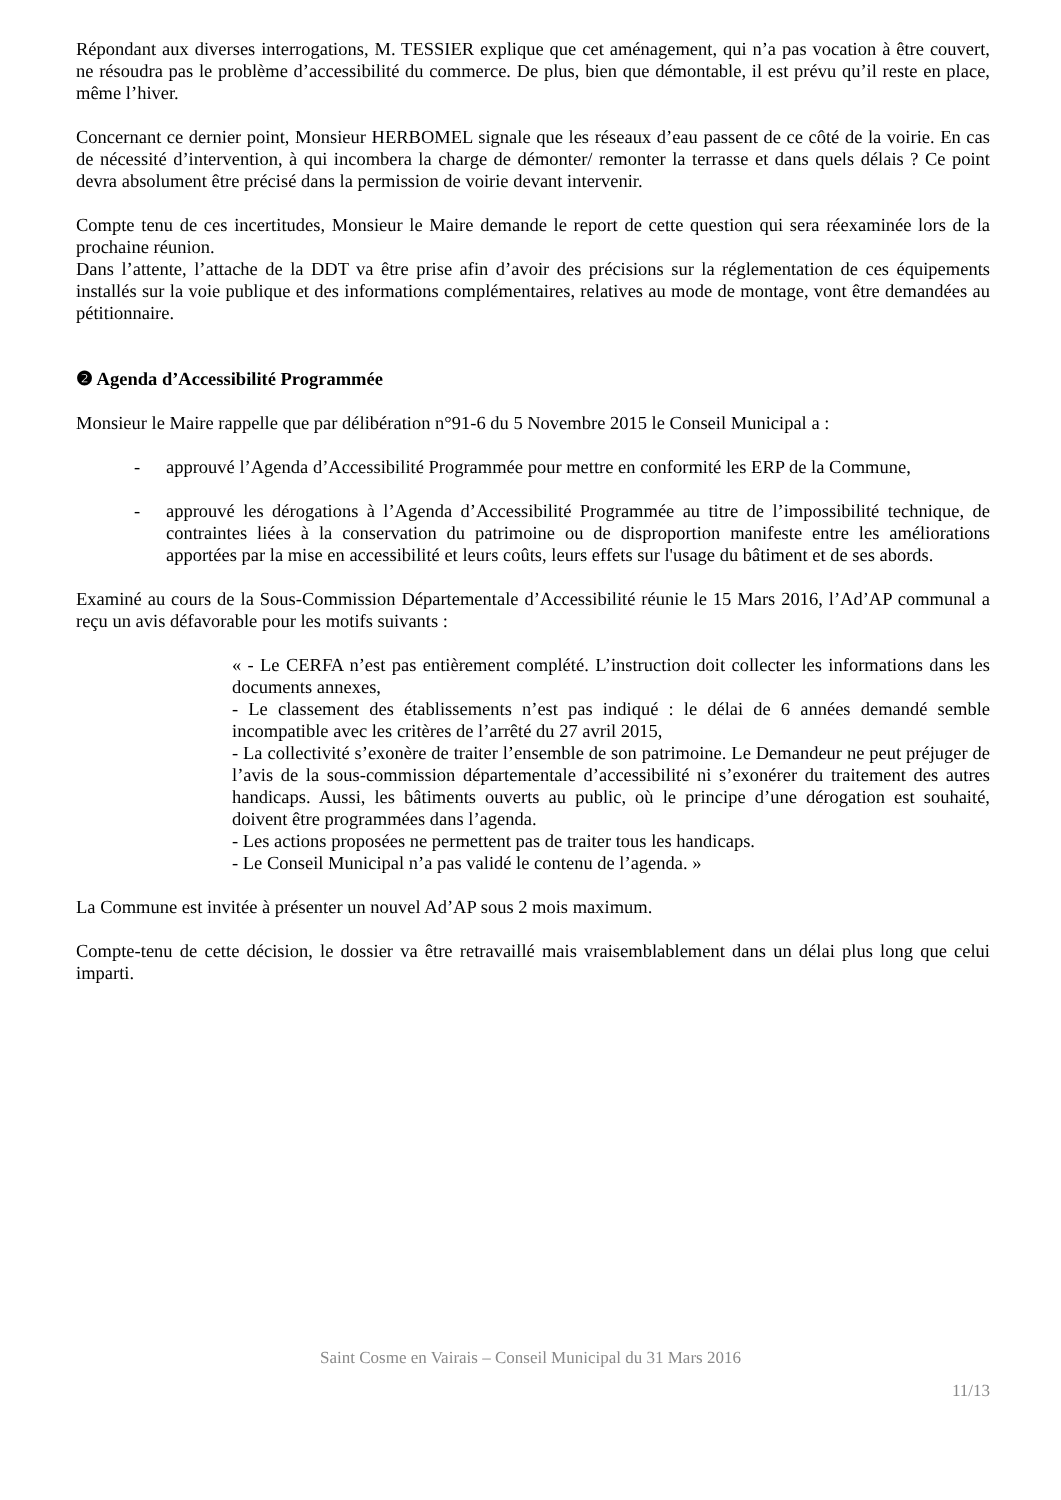Répondant aux diverses interrogations, M. TESSIER explique que cet aménagement, qui n’a pas vocation à être couvert, ne résoudra pas le problème d’accessibilité du commerce. De plus, bien que démontable, il est prévu qu’il reste en place, même l’hiver.
Concernant ce dernier point, Monsieur HERBOMEL signale que les réseaux d’eau passent de ce côté de la voirie. En cas de nécessité d’intervention, à qui incombera la charge de démonter/ remonter la terrasse et dans quels délais ? Ce point devra absolument être précisé dans la permission de voirie devant intervenir.
Compte tenu de ces incertitudes, Monsieur le Maire demande le report de cette question qui sera réexaminée lors de la prochaine réunion.
Dans l’attente, l’attache de la DDT va être prise afin d’avoir des précisions sur la réglementation de ces équipements installés sur la voie publique et des informations complémentaires, relatives au mode de montage, vont être demandées au pétitionnaire.
❷ Agenda d’Accessibilité Programmée
Monsieur le Maire rappelle que par délibération n°91-6 du 5 Novembre 2015 le Conseil Municipal a :
- approuvé l’Agenda d’Accessibilité Programmée pour mettre en conformité les ERP de la Commune,
- approuvé les dérogations à l’Agenda d’Accessibilité Programmée au titre de l’impossibilité technique, de contraintes liées à la conservation du patrimoine ou de disproportion manifeste entre les améliorations apportées par la mise en accessibilité et leurs coûts, leurs effets sur l'usage du bâtiment et de ses abords.
Examiné au cours de la Sous-Commission Départementale d’Accessibilité réunie le 15 Mars 2016, l’Ad’AP communal a reçu un avis défavorable pour les motifs suivants :
« - Le CERFA n’est pas entièrement complété. L’instruction doit collecter les informations dans les documents annexes,
- Le classement des établissements n’est pas indiqué : le délai de 6 années demandé semble incompatible avec les critères de l’arrêté du 27 avril 2015,
- La collectivité s’exonère de traiter l’ensemble de son patrimoine. Le Demandeur ne peut préjuger de l’avis de la sous-commission départementale d’accessibilité ni s’exonérer du traitement des autres handicaps. Aussi, les bâtiments ouverts au public, où le principe d’une dérogation est souhaité, doivent être programmées dans l’agenda.
- Les actions proposées ne permettent pas de traiter tous les handicaps.
- Le Conseil Municipal n’a pas validé le contenu de l’agenda. »
La Commune est invitée à présenter un nouvel Ad’AP sous 2 mois maximum.
Compte-tenu de cette décision, le dossier va être retravaillé mais vraisemblablement dans un délai plus long que celui imparti.
Saint Cosme en Vairais – Conseil Municipal du 31 Mars 2016
11/13